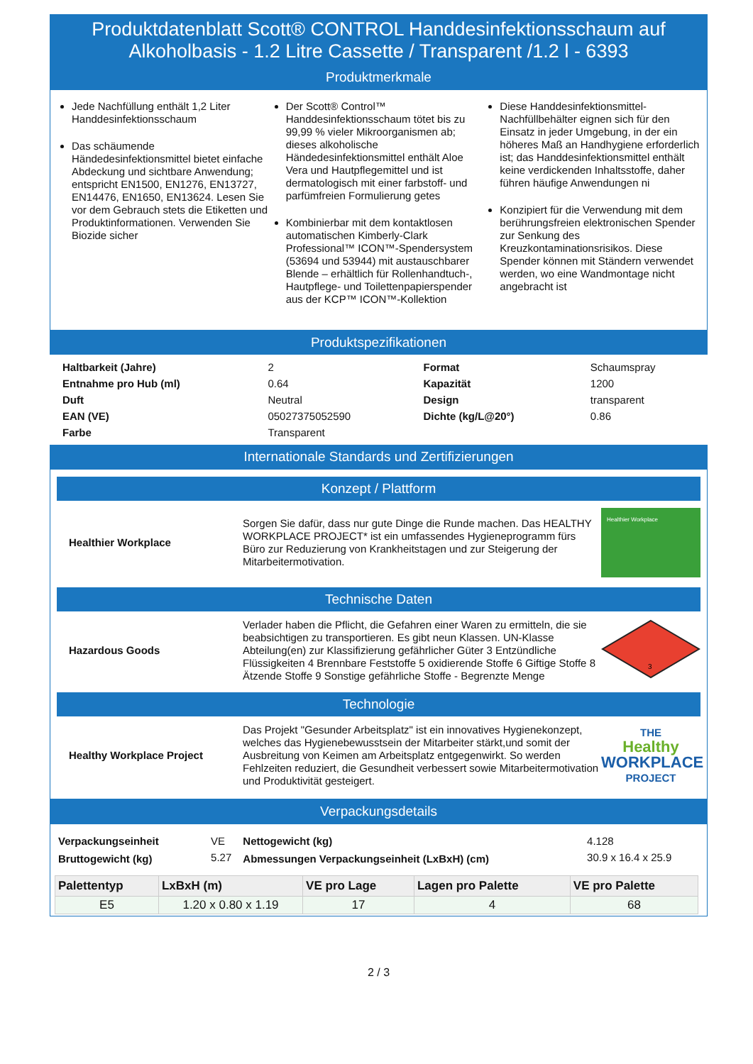Produktdatenblatt Scott® CONTROL Handdesinfektionsschaum auf Alkoholbasis - 1.2 Litre Cassette / Transparent /1.2 l - 6393
Produktmerkmale
Jede Nachfüllung enthält 1,2 Liter Handdesinfektionsschaum
Das schäumende Händedesinfektionsmittel bietet einfache Abdeckung und sichtbare Anwendung; entspricht EN1500, EN1276, EN13727, EN14476, EN1650, EN13624. Lesen Sie vor dem Gebrauch stets die Etiketten und Produktinformationen. Verwenden Sie Biozide sicher
Der Scott® Control™ Handdesinfektionsschaum tötet bis zu 99,99 % vieler Mikroorganismen ab; dieses alkoholische Händedesinfektionsmittel enthält Aloe Vera und Hautpflegemittel und ist dermatologisch mit einer farbstoff- und parfümfreien Formulierung getes
Kombinierbar mit dem kontaktlosen automatischen Kimberly-Clark Professional™ ICON™-Spendersystem (53694 und 53944) mit austauschbarer Blende – erhältlich für Rollenhandtuch-, Hautpflege- und Toilettenpapierspender aus der KCP™ ICON™-Kollektion
Diese Handdesinfektionsmittel-Nachfüllbehälter eignen sich für den Einsatz in jeder Umgebung, in der ein höheres Maß an Handhygiene erforderlich ist; das Handdesinfektionsmittel enthält keine verdickenden Inhaltsstoffe, daher führen häufige Anwendungen ni
Konzipiert für die Verwendung mit dem berührungsfreien elektronischen Spender zur Senkung des Kreuzkontaminationsrisikos. Diese Spender können mit Ständern verwendet werden, wo eine Wandmontage nicht angebracht ist
Produktspezifikationen
| Haltbarkeit (Jahre) | 2 | Format | Schaumspray |
| Entnahme pro Hub (ml) | 0.64 | Kapazität | 1200 |
| Duft | Neutral | Design | transparent |
| EAN (VE) | 05027375052590 | Dichte (kg/L@20°) | 0.86 |
| Farbe | Transparent | | |
Internationale Standards und Zertifizierungen
Konzept / Plattform
Healthier Workplace
Sorgen Sie dafür, dass nur gute Dinge die Runde machen. Das HEALTHY WORKPLACE PROJECT* ist ein umfassendes Hygieneprogramm fürs Büro zur Reduzierung von Krankheitstagen und zur Steigerung der Mitarbeitermotivation.
Healthier Workplace
Technische Daten
Hazardous Goods
Verlader haben die Pflicht, die Gefahren einer Waren zu ermitteln, die sie beabsichtigen zu transportieren. Es gibt neun Klassen. UN-Klasse Abteilung(en) zur Klassifizierung gefährlicher Güter 3 Entzündliche Flüssigkeiten 4 Brennbare Feststoffe 5 oxidierende Stoffe 6 Giftige Stoffe 8 Ätzende Stoffe 9 Sonstige gefährliche Stoffe - Begrenzte Menge
3
Technologie
Healthy Workplace Project
Das Projekt "Gesunder Arbeitsplatz" ist ein innovatives Hygienekonzept, welches das Hygienebewusstsein der Mitarbeiter stärkt,und somit der Ausbreitung von Keimen am Arbeitsplatz entgegenwirkt. So werden Fehlzeiten reduziert, die Gesundheit verbessert sowie Mitarbeitermotivation und Produktivität gesteigert.
THE
Healthy
WORKPLACE
PROJECT
Verpackungsdetails
| Verpackungseinheit | VE | Nettogewicht (kg) | 4.128 |
| Bruttogewicht (kg) | 5.27 | Abmessungen Verpackungseinheit (LxBxH) (cm) | 30.9 x 16.4 x 25.9 |
| Palettentyp | LxBxH (m) | VE pro Lage | Lagen pro Palette | VE pro Palette |
| --- | --- | --- | --- | --- |
| E5 | 1.20 x 0.80 x 1.19 | 17 | 4 | 68 |
2 / 3